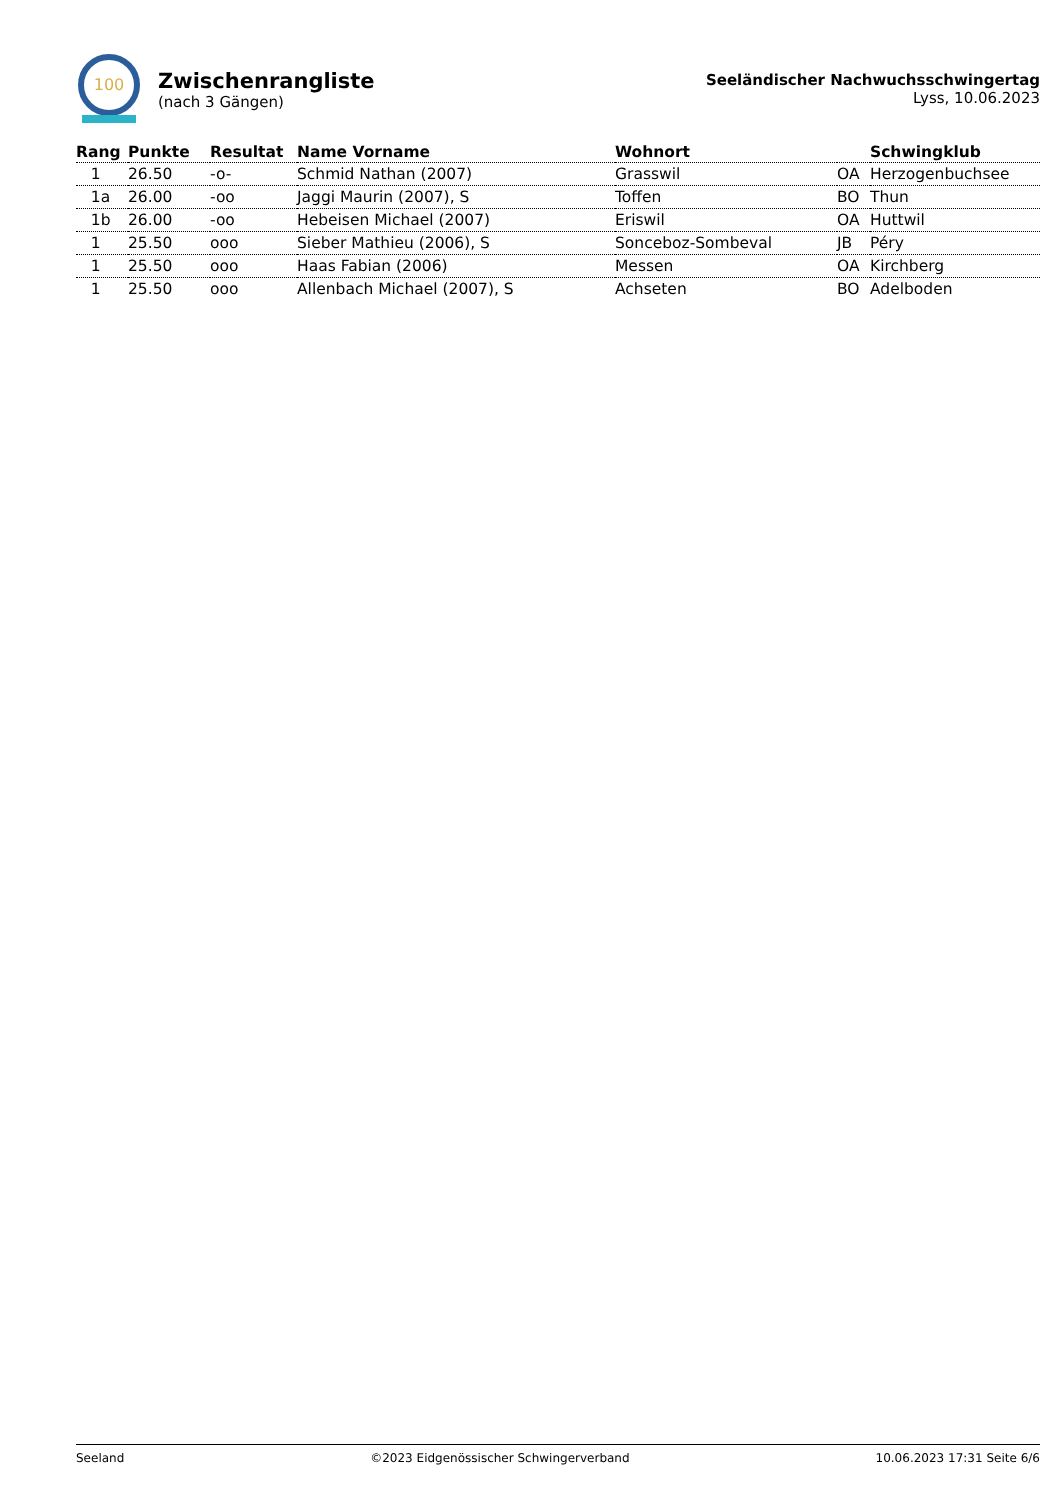100
Zwischenrangliste
(nach 3 Gängen)
Seeländischer Nachwuchsschwingertag
Lyss, 10.06.2023
| Rang | Punkte | Resultat | Name Vorname | Wohnort | | Schwingklub |
| --- | --- | --- | --- | --- | --- | --- |
| 1 | 26.50 | -o- | Schmid Nathan (2007) | Grasswil | OA | Herzogenbuchsee |
| 1a | 26.00 | -oo | Jaggi Maurin (2007), S | Toffen | BO | Thun |
| 1b | 26.00 | -oo | Hebeisen Michael (2007) | Eriswil | OA | Huttwil |
| 1 | 25.50 | ooo | Sieber Mathieu (2006), S | Sonceboz-Sombeval | JB | Péry |
| 1 | 25.50 | ooo | Haas Fabian (2006) | Messen | OA | Kirchberg |
| 1 | 25.50 | ooo | Allenbach Michael (2007), S | Achseten | BO | Adelboden |
Seeland ©2023 Eidgenössischer Schwingerverband 10.06.2023 17:31 Seite 6/6